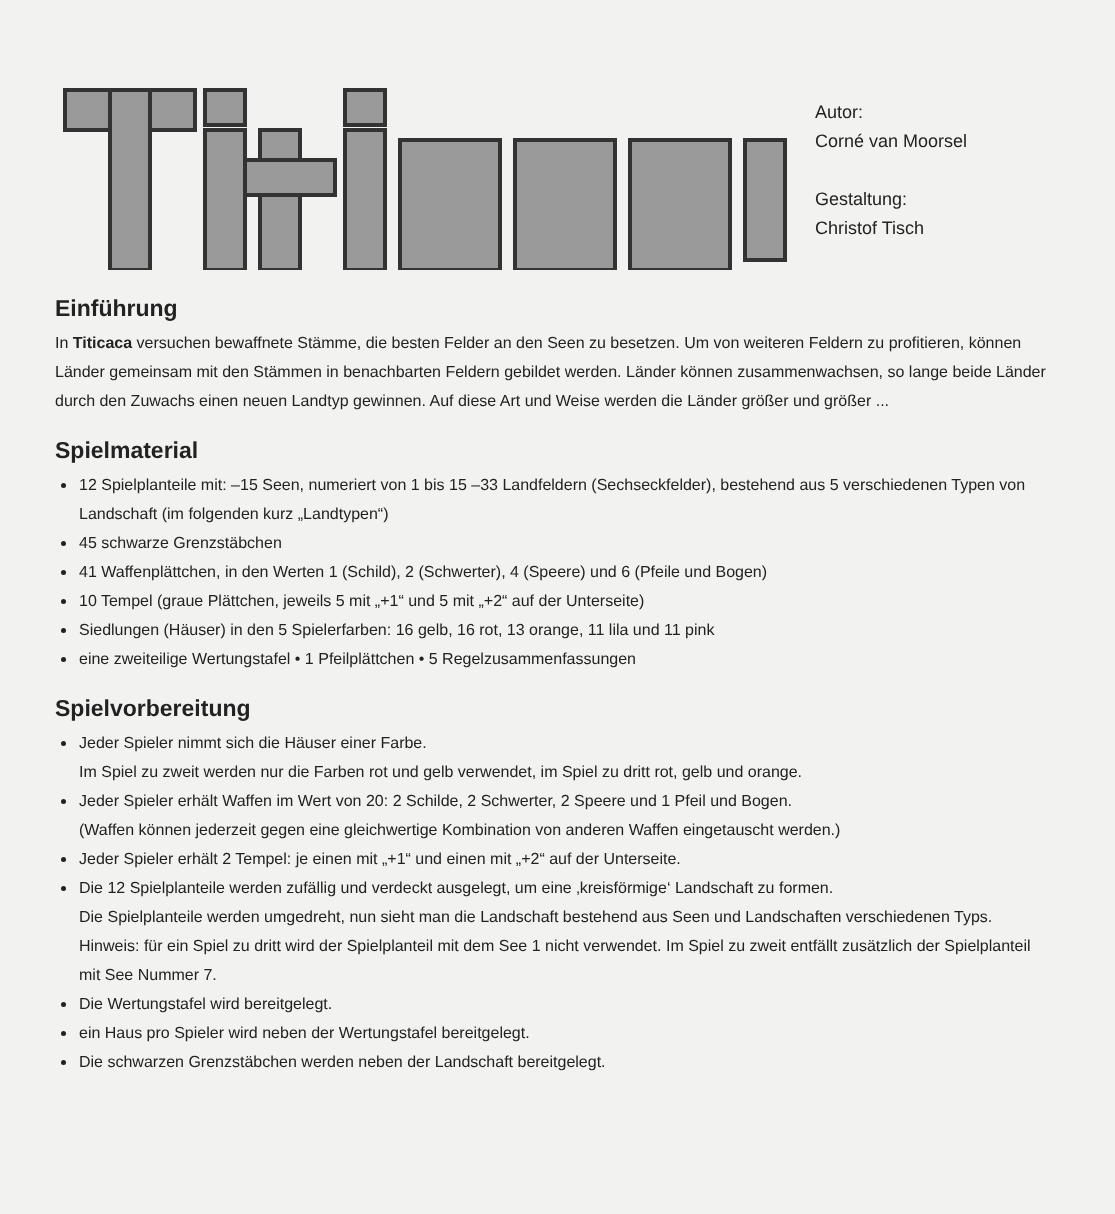Autor:
Corné van Moorsel
Gestaltung:
Christof Tisch
Einführung
In Titicaca versuchen bewaffnete Stämme, die besten Felder an den Seen zu besetzen. Um von weiteren Feldern zu profitieren, können Länder gemeinsam mit den Stämmen in benachbarten Feldern gebildet werden. Länder können zusammenwachsen, so lange beide Länder durch den Zuwachs einen neuen Landtyp gewinnen. Auf diese Art und Weise werden die Länder größer und größer ...
Spielmaterial
12 Spielplanteile mit: –15 Seen, numeriert von 1 bis 15 –33 Landfeldern (Sechseckfelder), bestehend aus 5 verschiedenen Typen von Landschaft (im folgenden kurz „Landtypen“)
45 schwarze Grenzstäbchen
41 Waffenplättchen, in den Werten 1 (Schild), 2 (Schwerter), 4 (Speere) und 6 (Pfeile und Bogen)
10 Tempel (graue Plättchen, jeweils 5 mit „+1“ und 5 mit „+2“ auf der Unterseite)
Siedlungen (Häuser) in den 5 Spielerfarben: 16 gelb, 16 rot, 13 orange, 11 lila und 11 pink
eine zweiteilige Wertungstafel • 1 Pfeilplättchen • 5 Regelzusammenfassungen
Spielvorbereitung
Jeder Spieler nimmt sich die Häuser einer Farbe.
Im Spiel zu zweit werden nur die Farben rot und gelb verwendet, im Spiel zu dritt rot, gelb und orange.
Jeder Spieler erhält Waffen im Wert von 20: 2 Schilde, 2 Schwerter, 2 Speere und 1 Pfeil und Bogen.
(Waffen können jederzeit gegen eine gleichwertige Kombination von anderen Waffen eingetauscht werden.)
Jeder Spieler erhält 2 Tempel: je einen mit „+1“ und einen mit „+2“ auf der Unterseite.
Die 12 Spielplanteile werden zufällig und verdeckt ausgelegt, um eine ‚kreisförmige‘ Landschaft zu formen.
Die Spielplanteile werden umgedreht, nun sieht man die Landschaft bestehend aus Seen und Landschaften verschiedenen Typs.
Hinweis: für ein Spiel zu dritt wird der Spielplanteil mit dem See 1 nicht verwendet. Im Spiel zu zweit entfällt zusätzlich der Spielplanteil mit See Nummer 7.
Die Wertungstafel wird bereitgelegt.
ein Haus pro Spieler wird neben der Wertungstafel bereitgelegt.
Die schwarzen Grenzstäbchen werden neben der Landschaft bereitgelegt.